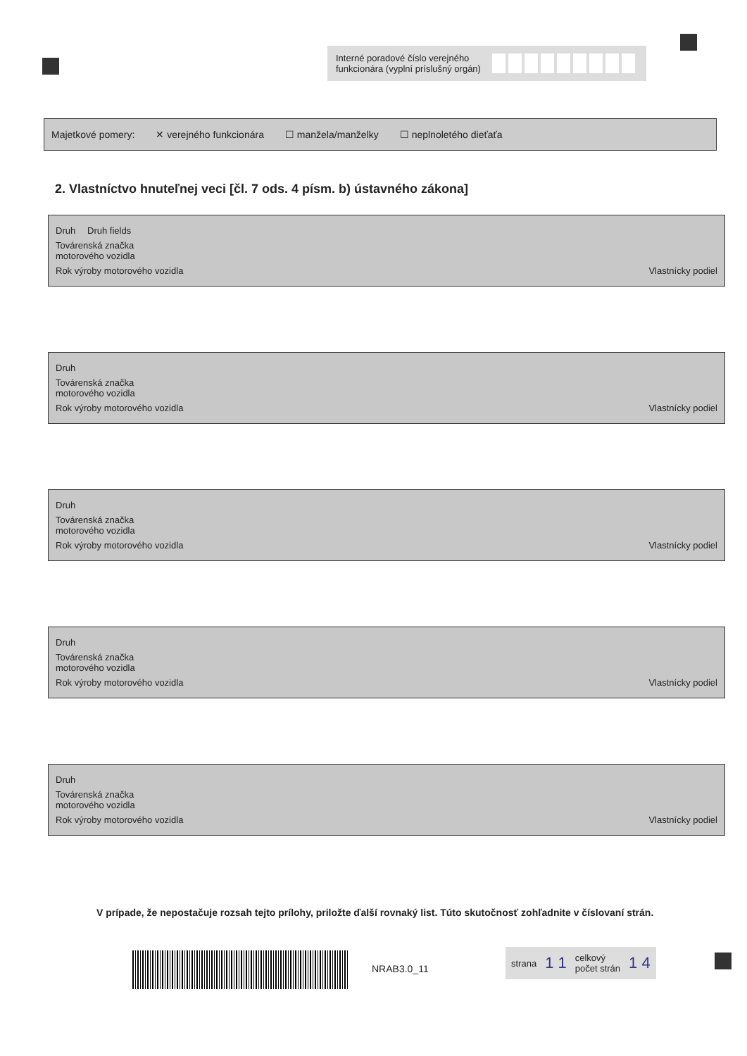Interné poradové číslo verejného
funkcionára (vyplní príslušný orgán)
Majetkové pomery: ✕ verejného funkcionára ☐ manžela/manželky ☐ neplnoletého dieťaťa
2. Vlastníctvo hnuteľnej veci [čl. 7 ods. 4 písm. b) ústavného zákona]
Druh Druh fields
Továrenská značka
motorového vozidla
Rok výroby motorového vozidla Vlastnícky podiel
Druh
Továrenská značka
motorového vozidla
Rok výroby motorového vozidla Vlastnícky podiel
Druh
Továrenská značka
motorového vozidla
Rok výroby motorového vozidla Vlastnícky podiel
Druh
Továrenská značka
motorového vozidla
Rok výroby motorového vozidla Vlastnícky podiel
Druh
Továrenská značka
motorového vozidla
Rok výroby motorového vozidla Vlastnícky podiel
V prípade, že nepostačuje rozsah tejto prílohy, priložte ďalší rovnaký list. Túto skutočnosť zohľadnite v číslovaní strán.
NRAB3.0_11
strana 1 1 celkový
počet strán 1 4